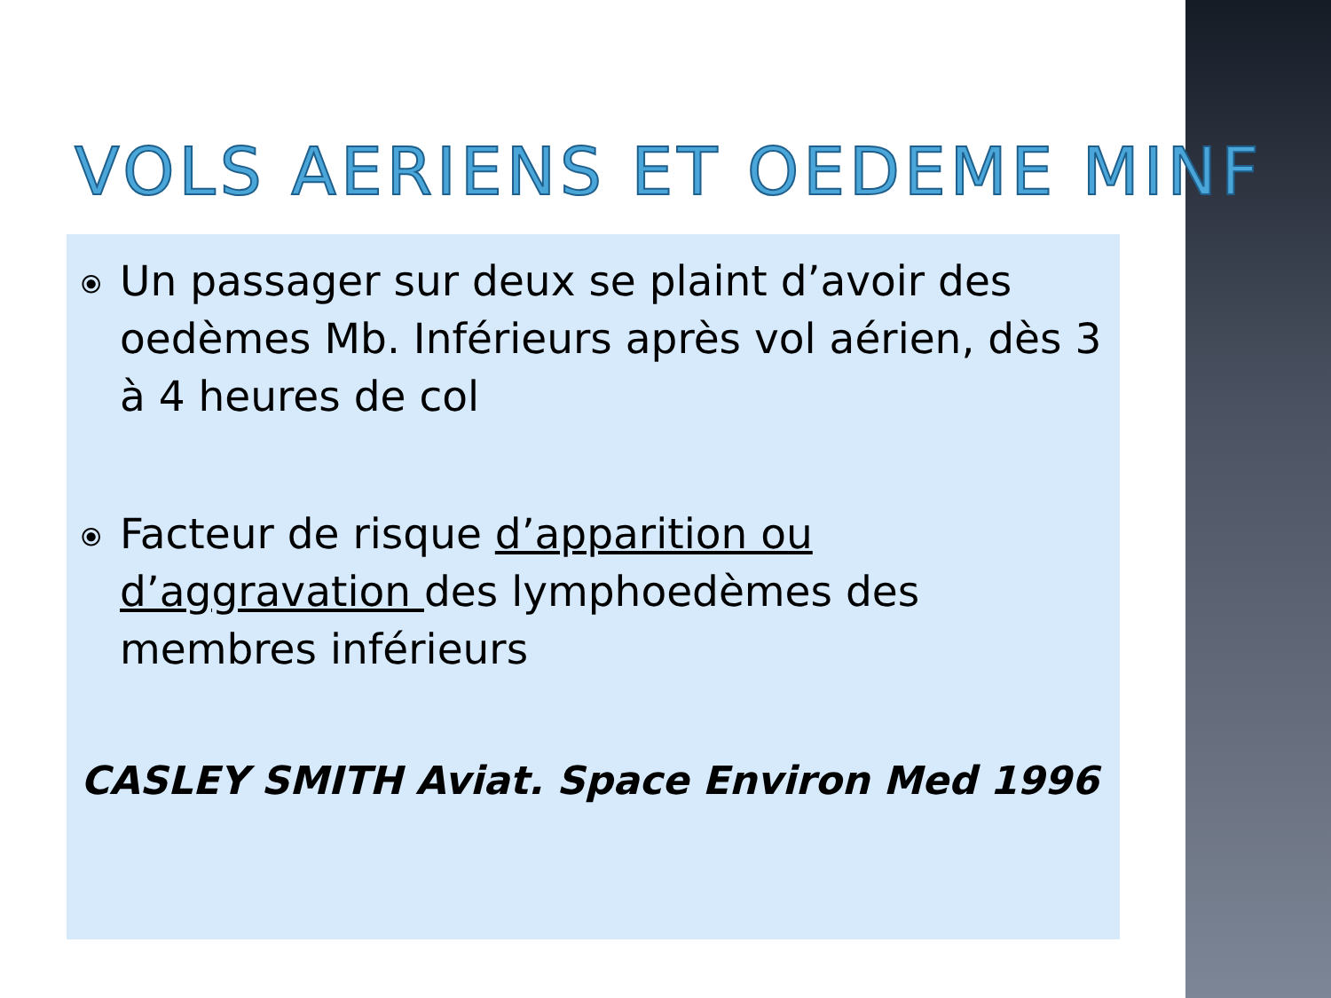VOLS AERIENS ET OEDEME MINF
⦿ Un passager sur deux se plaint d’avoir des oedèmes Mb. Inférieurs après vol aérien, dès 3 à 4 heures de col
⦿ Facteur de risque d’apparition ou d’aggravation des lymphoedèmes des membres inférieurs
CASLEY SMITH Aviat. Space Environ Med 1996